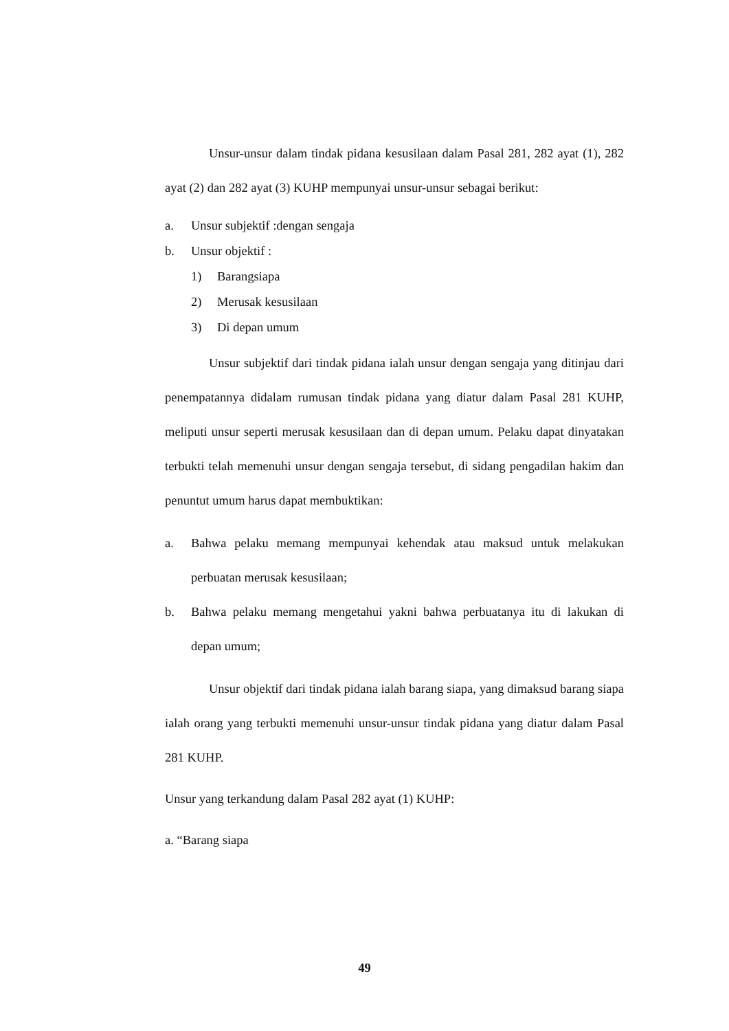Unsur-unsur dalam tindak pidana kesusilaan dalam Pasal 281, 282 ayat (1), 282 ayat (2) dan 282 ayat (3) KUHP mempunyai unsur-unsur sebagai berikut:
a. Unsur subjektif :dengan sengaja
b. Unsur objektif :
1) Barangsiapa
2) Merusak kesusilaan
3) Di depan umum
Unsur subjektif dari tindak pidana ialah unsur dengan sengaja yang ditinjau dari penempatannya didalam rumusan tindak pidana yang diatur dalam Pasal 281 KUHP, meliputi unsur seperti merusak kesusilaan dan di depan umum. Pelaku dapat dinyatakan terbukti telah memenuhi unsur dengan sengaja tersebut, di sidang pengadilan hakim dan penuntut umum harus dapat membuktikan:
a. Bahwa pelaku memang mempunyai kehendak atau maksud untuk melakukan perbuatan merusak kesusilaan;
b. Bahwa pelaku memang mengetahui yakni bahwa perbuatanya itu di lakukan di depan umum;
Unsur objektif dari tindak pidana ialah barang siapa, yang dimaksud barang siapa ialah orang yang terbukti memenuhi unsur-unsur tindak pidana yang diatur dalam Pasal 281 KUHP.
Unsur yang terkandung dalam Pasal 282 ayat (1) KUHP:
a. “Barang siapa
49